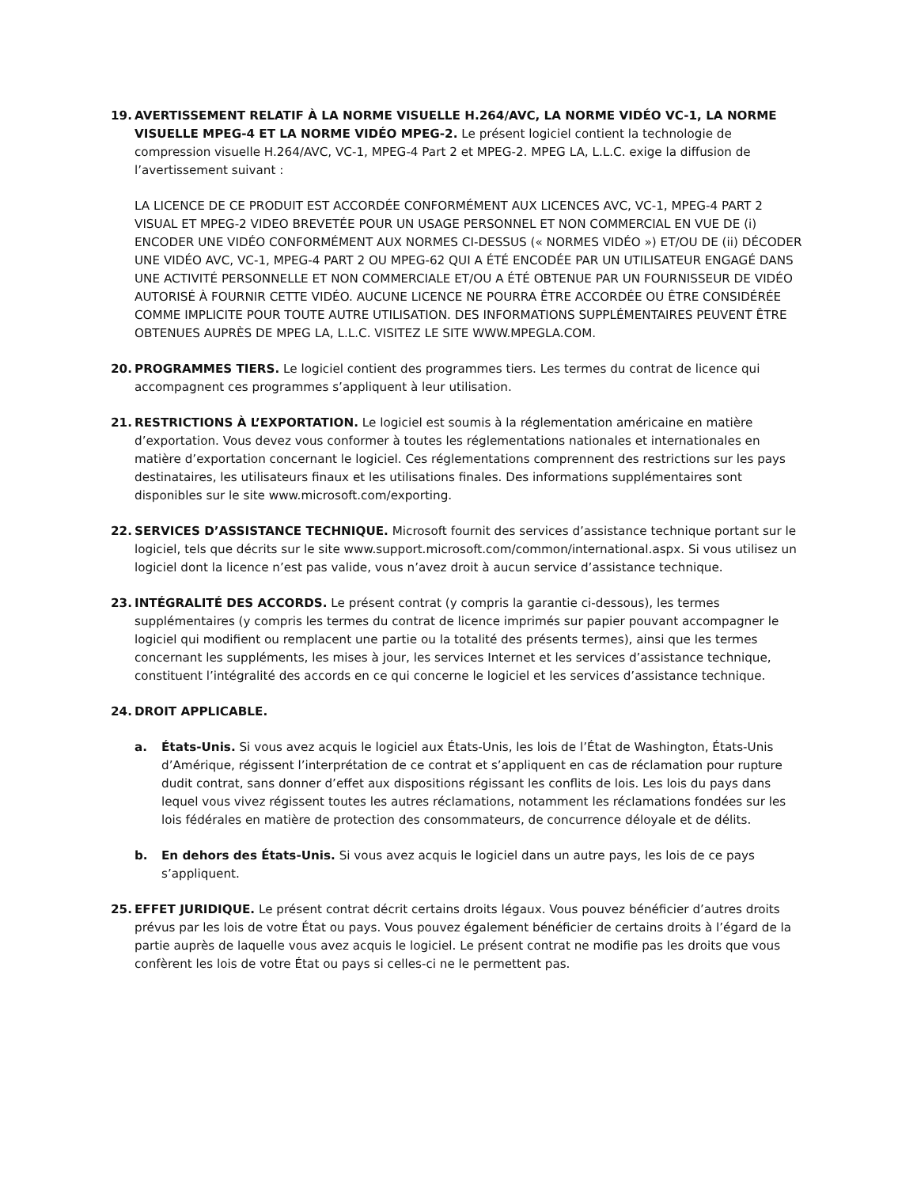19. AVERTISSEMENT RELATIF À LA NORME VISUELLE H.264/AVC, LA NORME VIDÉO VC-1, LA NORME VISUELLE MPEG-4 ET LA NORME VIDÉO MPEG-2. Le présent logiciel contient la technologie de compression visuelle H.264/AVC, VC-1, MPEG-4 Part 2 et MPEG-2. MPEG LA, L.L.C. exige la diffusion de l’avertissement suivant :
LA LICENCE DE CE PRODUIT EST ACCORDÉE CONFORMÉMENT AUX LICENCES AVC, VC-1, MPEG-4 PART 2 VISUAL ET MPEG-2 VIDEO BREVETÉE POUR UN USAGE PERSONNEL ET NON COMMERCIAL EN VUE DE (i) ENCODER UNE VIDÉO CONFORMÉMENT AUX NORMES CI-DESSUS (« NORMES VIDÉO ») ET/OU DE (ii) DÉCODER UNE VIDÉO AVC, VC-1, MPEG-4 PART 2 OU MPEG-62 QUI A ÉTÉ ENCODÉE PAR UN UTILISATEUR ENGAGÉ DANS UNE ACTIVITÉ PERSONNELLE ET NON COMMERCIALE ET/OU A ÉTÉ OBTENUE PAR UN FOURNISSEUR DE VIDÉO AUTORISÉ À FOURNIR CETTE VIDÉO. AUCUNE LICENCE NE POURRA ÊTRE ACCORDÉE OU ÊTRE CONSIDÉRÉE COMME IMPLICITE POUR TOUTE AUTRE UTILISATION. DES INFORMATIONS SUPPLÉMENTAIRES PEUVENT ÊTRE OBTENUES AUPRÈS DE MPEG LA, L.L.C. VISITEZ LE SITE WWW.MPEGLA.COM.
20. PROGRAMMES TIERS. Le logiciel contient des programmes tiers. Les termes du contrat de licence qui accompagnent ces programmes s’appliquent à leur utilisation.
21. RESTRICTIONS À L’EXPORTATION. Le logiciel est soumis à la réglementation américaine en matière d’exportation. Vous devez vous conformer à toutes les réglementations nationales et internationales en matière d’exportation concernant le logiciel. Ces réglementations comprennent des restrictions sur les pays destinataires, les utilisateurs finaux et les utilisations finales. Des informations supplémentaires sont disponibles sur le site www.microsoft.com/exporting.
22. SERVICES D’ASSISTANCE TECHNIQUE. Microsoft fournit des services d’assistance technique portant sur le logiciel, tels que décrits sur le site www.support.microsoft.com/common/international.aspx. Si vous utilisez un logiciel dont la licence n’est pas valide, vous n’avez droit à aucun service d’assistance technique.
23. INTÉGRALITÉ DES ACCORDS. Le présent contrat (y compris la garantie ci-dessous), les termes supplémentaires (y compris les termes du contrat de licence imprimés sur papier pouvant accompagner le logiciel qui modifient ou remplacent une partie ou la totalité des présents termes), ainsi que les termes concernant les suppléments, les mises à jour, les services Internet et les services d’assistance technique, constituent l’intégralité des accords en ce qui concerne le logiciel et les services d’assistance technique.
24. DROIT APPLICABLE.
a. États-Unis. Si vous avez acquis le logiciel aux États-Unis, les lois de l’État de Washington, États-Unis d’Amérique, régissent l’interprétation de ce contrat et s’appliquent en cas de réclamation pour rupture dudit contrat, sans donner d’effet aux dispositions régissant les conflits de lois. Les lois du pays dans lequel vous vivez régissent toutes les autres réclamations, notamment les réclamations fondées sur les lois fédérales en matière de protection des consommateurs, de concurrence déloyale et de délits.
b. En dehors des États-Unis. Si vous avez acquis le logiciel dans un autre pays, les lois de ce pays s’appliquent.
25. EFFET JURIDIQUE. Le présent contrat décrit certains droits légaux. Vous pouvez bénéficier d’autres droits prévus par les lois de votre État ou pays. Vous pouvez également bénéficier de certains droits à l’égard de la partie auprès de laquelle vous avez acquis le logiciel. Le présent contrat ne modifie pas les droits que vous confèrent les lois de votre État ou pays si celles-ci ne le permettent pas.